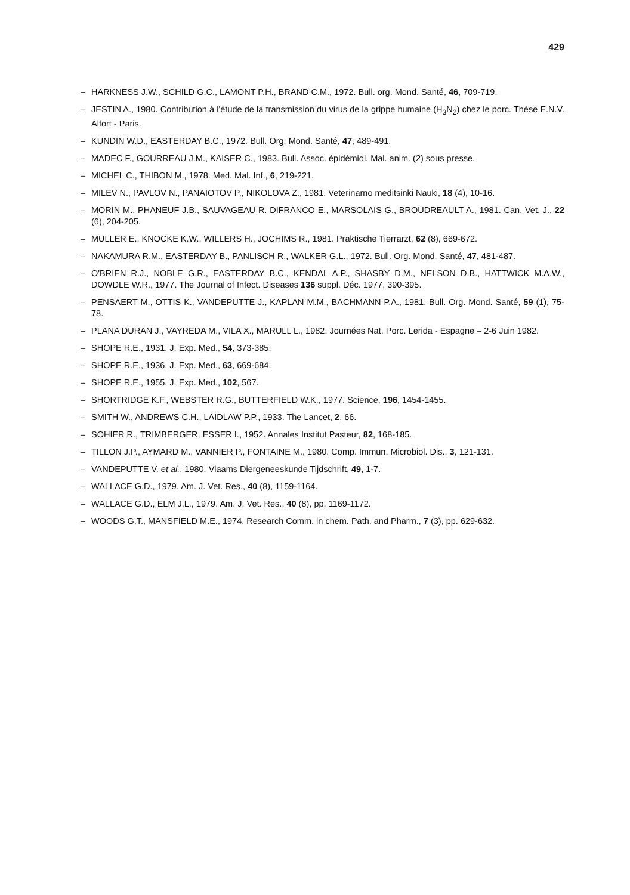429
– HARKNESS J.W., SCHILD G.C., LAMONT P.H., BRAND C.M., 1972. Bull. org. Mond. Santé, 46, 709-719.
– JESTIN A., 1980. Contribution à l'étude de la transmission du virus de la grippe humaine (H<sub>3</sub>N<sub>2</sub>) chez le porc. Thèse E.N.V. Alfort - Paris.
– KUNDIN W.D., EASTERDAY B.C., 1972. Bull. Org. Mond. Santé, 47, 489-491.
– MADEC F., GOURREAU J.M., KAISER C., 1983. Bull. Assoc. épidémiol. Mal. anim. (2) sous presse.
– MICHEL C., THIBON M., 1978. Med. Mal. Inf., 6, 219-221.
– MILEV N., PAVLOV N., PANAIOTOV P., NIKOLOVA Z., 1981. Veterinarno meditsinki Nauki, 18 (4), 10-16.
– MORIN M., PHANEUF J.B., SAUVAGEAU R. DIFRANCO E., MARSOLAIS G., BROUDREAULT A., 1981. Can. Vet. J., 22 (6), 204-205.
– MULLER E., KNOCKE K.W., WILLERS H., JOCHIMS R., 1981. Praktische Tierrarzt, 62 (8), 669-672.
– NAKAMURA R.M., EASTERDAY B., PANLISCH R., WALKER G.L., 1972. Bull. Org. Mond. Santé, 47, 481-487.
– O'BRIEN R.J., NOBLE G.R., EASTERDAY B.C., KENDAL A.P., SHASBY D.M., NELSON D.B., HATTWICK M.A.W., DOWDLE W.R., 1977. The Journal of Infect. Diseases 136 suppl. Déc. 1977, 390-395.
– PENSAERT M., OTTIS K., VANDEPUTTE J., KAPLAN M.M., BACHMANN P.A., 1981. Bull. Org. Mond. Santé, 59 (1), 75-78.
– PLANA DURAN J., VAYREDA M., VILA X., MARULL L., 1982. Journées Nat. Porc. Lerida - Espagne – 2-6 Juin 1982.
– SHOPE R.E., 1931. J. Exp. Med., 54, 373-385.
– SHOPE R.E., 1936. J. Exp. Med., 63, 669-684.
– SHOPE R.E., 1955. J. Exp. Med., 102, 567.
– SHORTRIDGE K.F., WEBSTER R.G., BUTTERFIELD W.K., 1977. Science, 196, 1454-1455.
– SMITH W., ANDREWS C.H., LAIDLAW P.P., 1933. The Lancet, 2, 66.
– SOHIER R., TRIMBERGER, ESSER I., 1952. Annales Institut Pasteur, 82, 168-185.
– TILLON J.P., AYMARD M., VANNIER P., FONTAINE M., 1980. Comp. Immun. Microbiol. Dis., 3, 121-131.
– VANDEPUTTE V. et al., 1980. Vlaams Diergeneeskunde Tijdschrift, 49, 1-7.
– WALLACE G.D., 1979. Am. J. Vet. Res., 40 (8), 1159-1164.
– WALLACE G.D., ELM J.L., 1979. Am. J. Vet. Res., 40 (8), pp. 1169-1172.
– WOODS G.T., MANSFIELD M.E., 1974. Research Comm. in chem. Path. and Pharm., 7 (3), pp. 629-632.